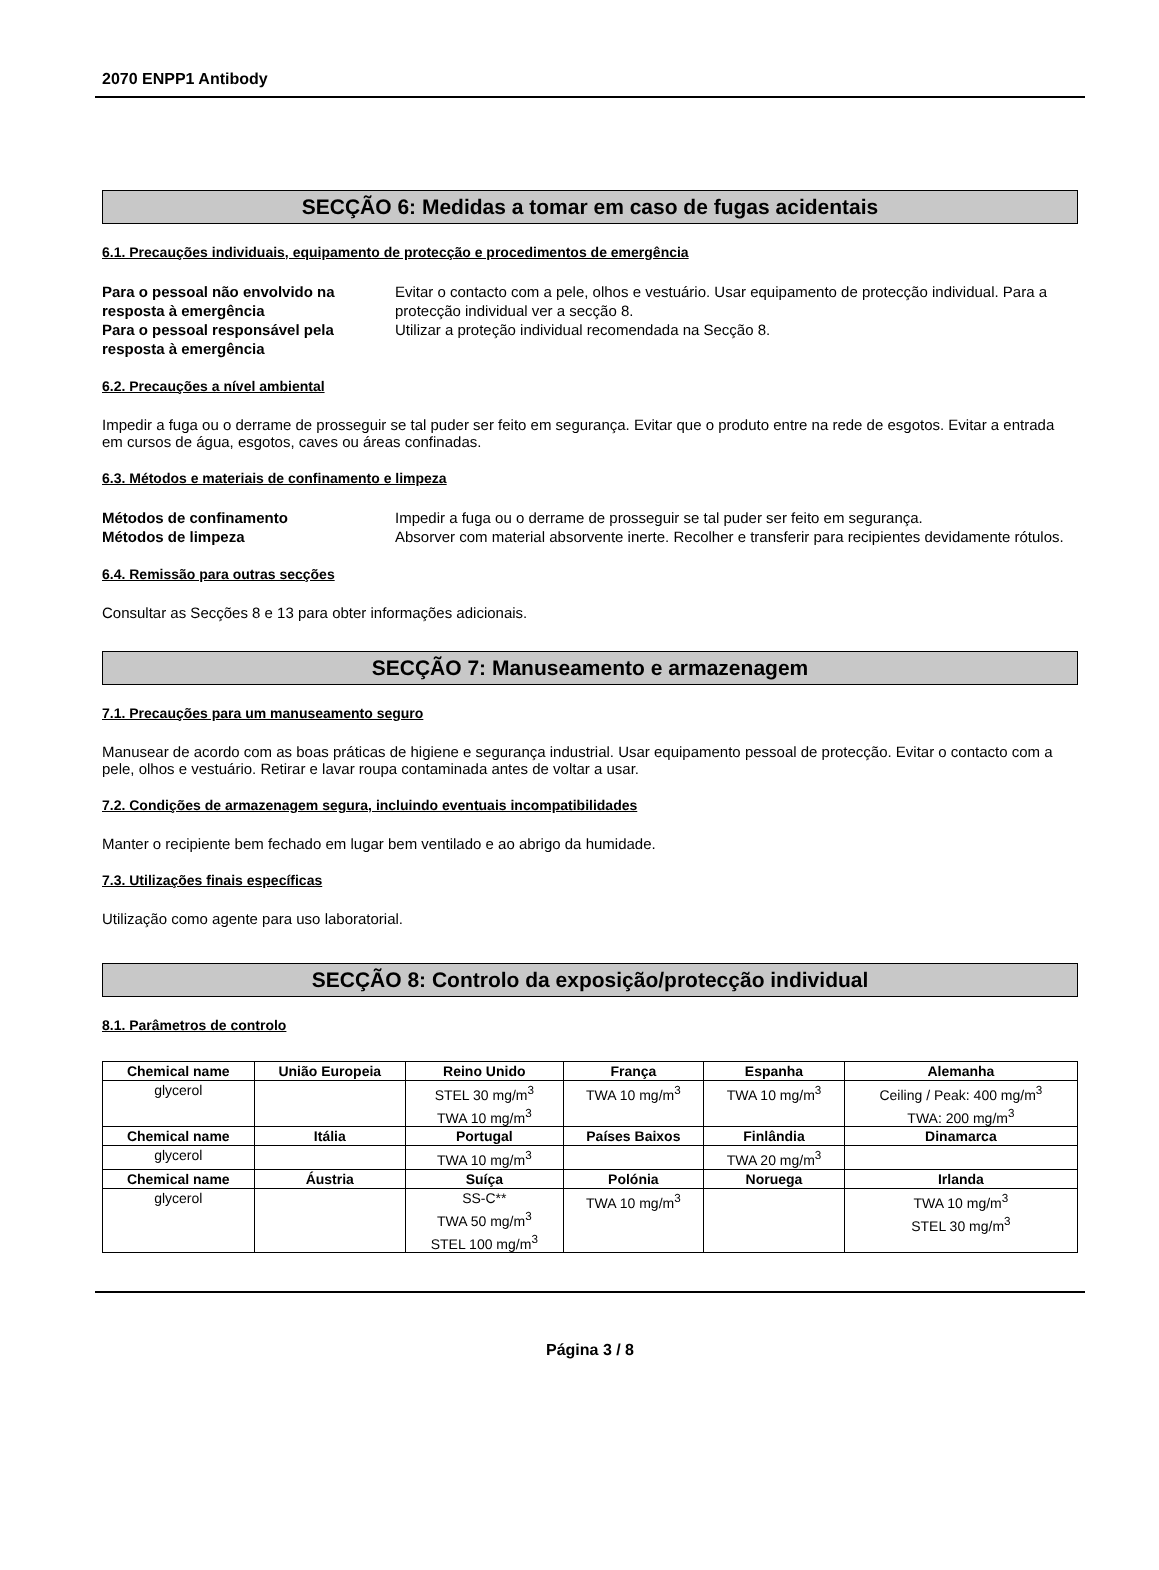2070 ENPP1 Antibody
SECÇÃO 6: Medidas a tomar em caso de fugas acidentais
6.1. Precauções individuais, equipamento de protecção e procedimentos de emergência
Para o pessoal não envolvido na resposta à emergência Evitar o contacto com a pele, olhos e vestuário. Usar equipamento de protecção individual. Para a protecção individual ver a secção 8. Para o pessoal responsável pela resposta à emergência Utilizar a proteção individual recomendada na Secção 8.
6.2. Precauções a nível ambiental
Impedir a fuga ou o derrame de prosseguir se tal puder ser feito em segurança. Evitar que o produto entre na rede de esgotos. Evitar a entrada em cursos de água, esgotos, caves ou áreas confinadas.
6.3. Métodos e materiais de confinamento e limpeza
Métodos de confinamento Impedir a fuga ou o derrame de prosseguir se tal puder ser feito em segurança. Métodos de limpeza Absorver com material absorvente inerte. Recolher e transferir para recipientes devidamente rótulos.
6.4. Remissão para outras secções
Consultar as Secções 8 e 13 para obter informações adicionais.
SECÇÃO 7: Manuseamento e armazenagem
7.1. Precauções para um manuseamento seguro
Manusear de acordo com as boas práticas de higiene e segurança industrial. Usar equipamento pessoal de protecção. Evitar o contacto com a pele, olhos e vestuário. Retirar e lavar roupa contaminada antes de voltar a usar.
7.2. Condições de armazenagem segura, incluindo eventuais incompatibilidades
Manter o recipiente bem fechado em lugar bem ventilado e ao abrigo da humidade.
7.3. Utilizações finais específicas
Utilização como agente para uso laboratorial.
SECÇÃO 8: Controlo da exposição/protecção individual
8.1. Parâmetros de controlo
| Chemical name | União Europeia | Reino Unido | França | Espanha | Alemanha |
| --- | --- | --- | --- | --- | --- |
| glycerol | | STEL 30 mg/m<sup>3</sup> TWA 10 mg/m<sup>3</sup> | TWA 10 mg/m<sup>3</sup> | TWA 10 mg/m<sup>3</sup> | Ceiling / Peak: 400 mg/m<sup>3</sup> TWA: 200 mg/m<sup>3</sup> |
| Chemical name | Itália | Portugal | Países Baixos | Finlândia | Dinamarca |
| glycerol | | TWA 10 mg/m<sup>3</sup> | | TWA 20 mg/m<sup>3</sup> | |
| Chemical name | Áustria | Suíça | Polónia | Noruega | Irlanda |
| glycerol | | SS-C** TWA 50 mg/m<sup>3</sup> STEL 100 mg/m<sup>3</sup> | TWA 10 mg/m<sup>3</sup> | | TWA 10 mg/m<sup>3</sup> STEL 30 mg/m<sup>3</sup> |
Página 3 / 8